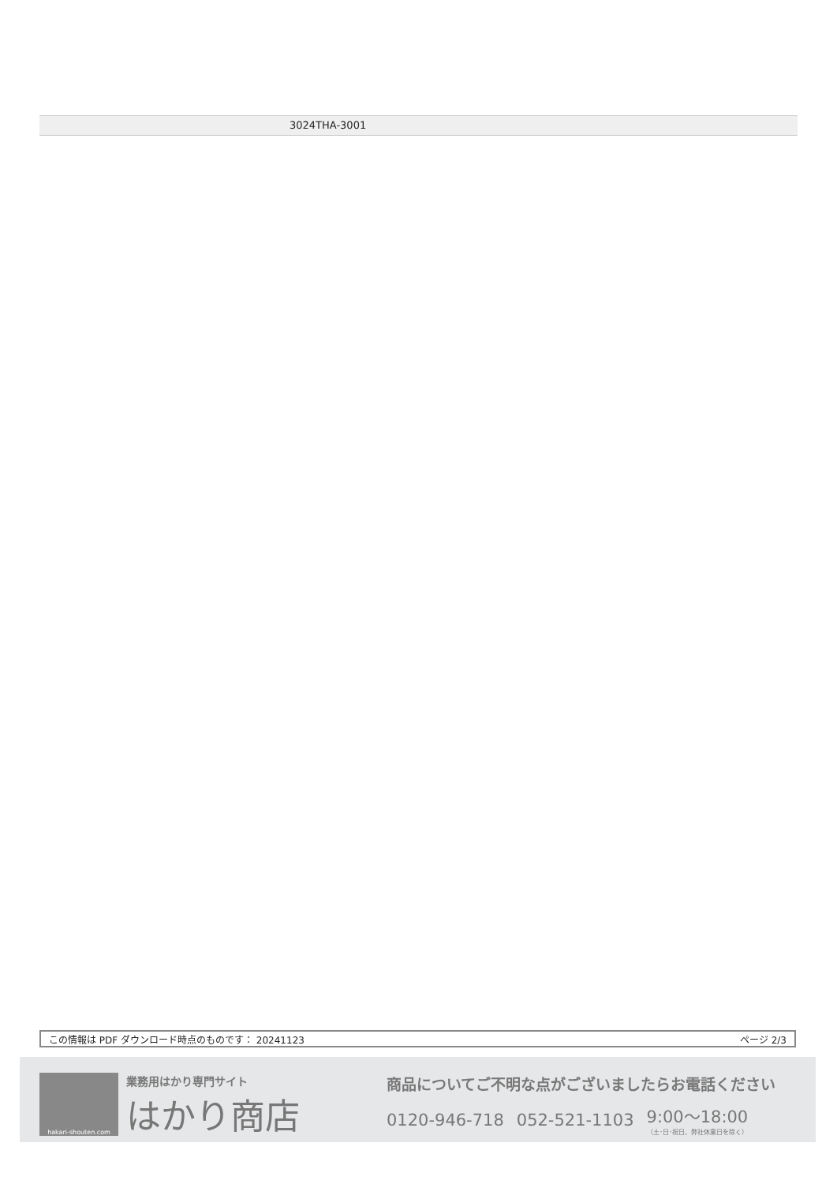3024THA-3001
この情報は PDF ダウンロード時点のものです： 20241123 ページ 2/3
hakari-shouten.com
業務用はかり専門サイト
はかり商店
商品についてご不明な点がございましたらお電話ください
0120-946-718 052-521-1103 9:00〜18:00
（土･日･祝日、弊社休業日を除く）